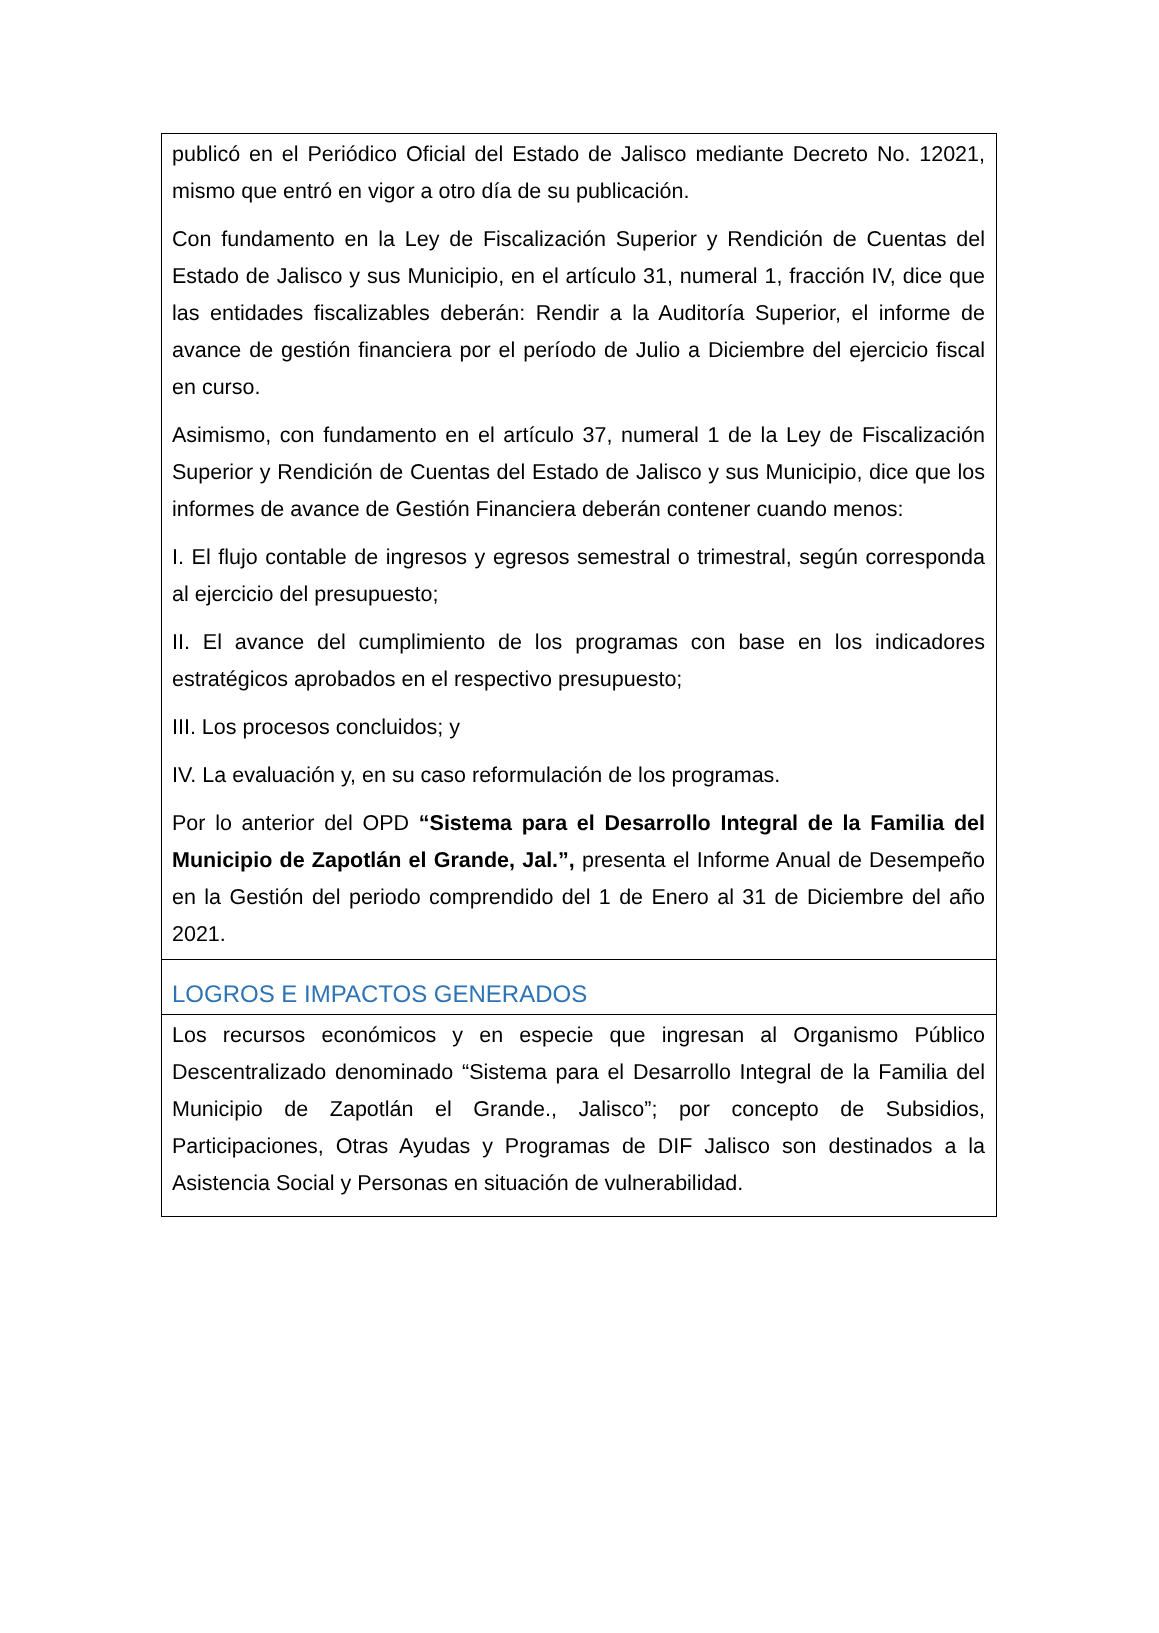publicó en el Periódico Oficial del Estado de Jalisco mediante Decreto No. 12021, mismo que entró en vigor a otro día de su publicación.
Con fundamento en la Ley de Fiscalización Superior y Rendición de Cuentas del Estado de Jalisco y sus Municipio, en el artículo 31, numeral 1, fracción IV, dice que las entidades fiscalizables deberán: Rendir a la Auditoría Superior, el informe de avance de gestión financiera por el período de Julio a Diciembre del ejercicio fiscal en curso.
Asimismo, con fundamento en el artículo 37, numeral 1 de la Ley de Fiscalización Superior y Rendición de Cuentas del Estado de Jalisco y sus Municipio, dice que los informes de avance de Gestión Financiera deberán contener cuando menos:
I. El flujo contable de ingresos y egresos semestral o trimestral, según corresponda al ejercicio del presupuesto;
II. El avance del cumplimiento de los programas con base en los indicadores estratégicos aprobados en el respectivo presupuesto;
III. Los procesos concluidos; y
IV. La evaluación y, en su caso reformulación de los programas.
Por lo anterior del OPD “Sistema para el Desarrollo Integral de la Familia del Municipio de Zapotlán el Grande, Jal.”, presenta el Informe Anual de Desempeño en la Gestión del periodo comprendido del 1 de Enero al 31 de Diciembre del año 2021.
LOGROS E IMPACTOS GENERADOS
Los recursos económicos y en especie que ingresan al Organismo Público Descentralizado denominado “Sistema para el Desarrollo Integral de la Familia del Municipio de Zapotlán el Grande., Jalisco”; por concepto de Subsidios, Participaciones, Otras Ayudas y Programas de DIF Jalisco son destinados a la Asistencia Social y Personas en situación de vulnerabilidad.